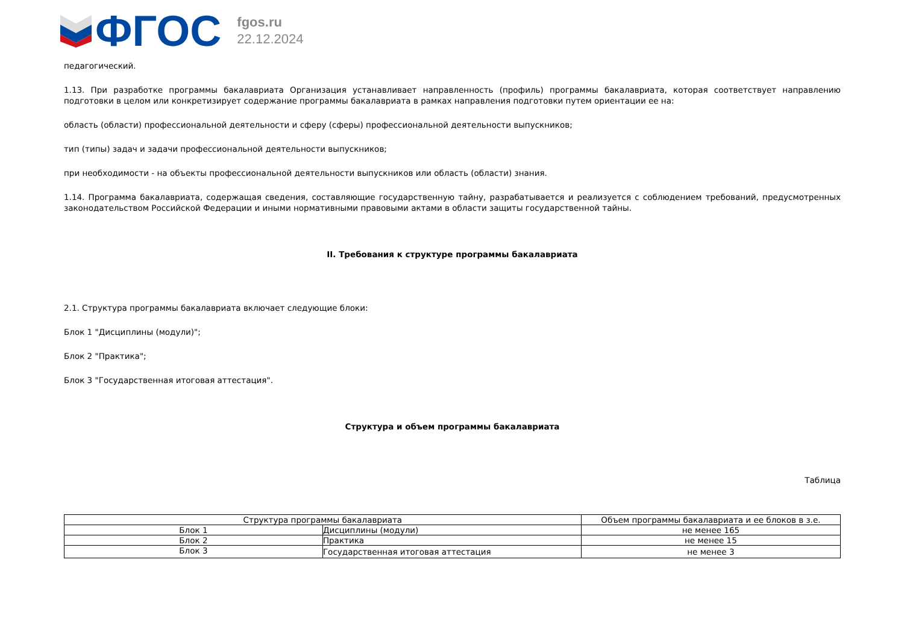ФГОС
fgos.ru
22.12.2024
педагогический.
1.13. При разработке программы бакалавриата Организация устанавливает направленность (профиль) программы бакалавриата, которая соответствует направлению подготовки в целом или конкретизирует содержание программы бакалавриата в рамках направления подготовки путем ориентации ее на:
область (области) профессиональной деятельности и сферу (сферы) профессиональной деятельности выпускников;
тип (типы) задач и задачи профессиональной деятельности выпускников;
при необходимости - на объекты профессиональной деятельности выпускников или область (области) знания.
1.14. Программа бакалавриата, содержащая сведения, составляющие государственную тайну, разрабатывается и реализуется с соблюдением требований, предусмотренных законодательством Российской Федерации и иными нормативными правовыми актами в области защиты государственной тайны.
II. Требования к структуре программы бакалавриата
2.1. Структура программы бакалавриата включает следующие блоки:
Блок 1 "Дисциплины (модули)";
Блок 2 "Практика";
Блок 3 "Государственная итоговая аттестация".
Структура и объем программы бакалавриата
Таблица
| Структура программы бакалавриата | | Объем программы бакалавриата и ее блоков в з.е. |
| --- | --- | --- |
| Блок 1 | Дисциплины (модули) | не менее 165 |
| Блок 2 | Практика | не менее 15 |
| Блок 3 | Государственная итоговая аттестация | не менее 3 |